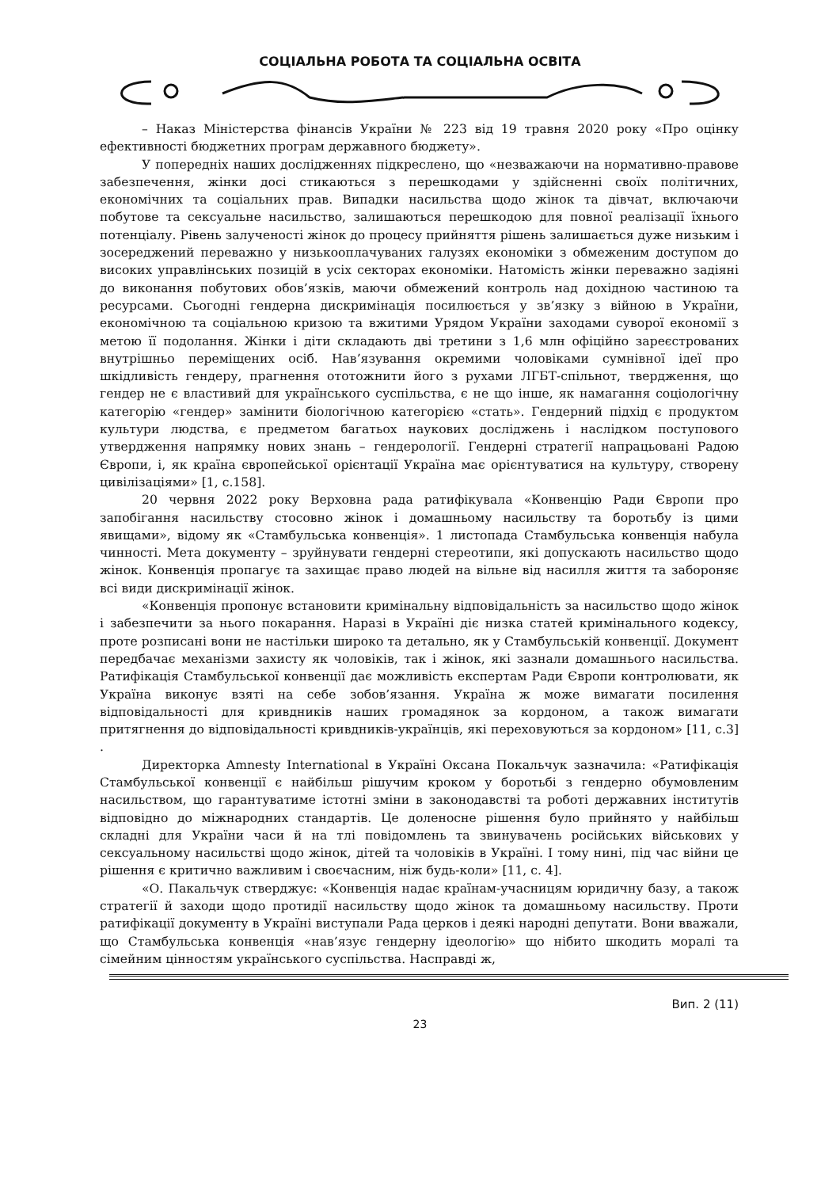СОЦІАЛЬНА РОБОТА ТА СОЦІАЛЬНА ОСВІТА
– Наказ Міністерства фінансів України № 223 від 19 травня 2020 року «Про оцінку ефективності бюджетних програм державного бюджету».
У попередніх наших дослідженнях підкреслено, що «незважаючи на нормативно-правове забезпечення, жінки досі стикаються з перешкодами у здійсненні своїх політичних, економічних та соціальних прав. Випадки насильства щодо жінок та дівчат, включаючи побутове та сексуальне насильство, залишаються перешкодою для повної реалізації їхнього потенціалу. Рівень залученості жінок до процесу прийняття рішень залишається дуже низьким і зосереджений переважно у низькооплачуваних галузях економіки з обмеженим доступом до високих управлінських позицій в усіх секторах економіки. Натомість жінки переважно задіяні до виконання побутових обов’язків, маючи обмежений контроль над дохідною частиною та ресурсами. Сьогодні гендерна дискримінація посилюється у зв’язку з війною в України, економічною та соціальною кризою та вжитими Урядом України заходами суворої економії з метою її подолання. Жінки і діти складають дві третини з 1,6 млн офіційно зареєстрованих внутрішньо переміщених осіб. Нав’язування окремими чоловіками сумнівної ідеї про шкідливість гендеру, прагнення ототожнити його з рухами ЛГБТ-спільнот, твердження, що гендер не є властивий для українського суспільства, є не що інше, як намагання соціологічну категорію «гендер» замінити біологічною категорією «стать». Гендерний підхід є продуктом культури людства, є предметом багатьох наукових досліджень і наслідком поступового утвердження напрямку нових знань – гендерології. Гендерні стратегії напрацьовані Радою Європи, і, як країна європейської орієнтації Україна має орієнтуватися на культуру, створену цивілізаціями» [1, с.158].
20 червня 2022 року Верховна рада ратифікувала «Конвенцію Ради Європи про запобігання насильству стосовно жінок і домашньому насильству та боротьбу із цими явищами», відому як «Стамбульська конвенція». 1 листопада Стамбульська конвенція набула чинності. Мета документу – зруйнувати гендерні стереотипи, які допускають насильство щодо жінок. Конвенція пропагує та захищає право людей на вільне від насилля життя та забороняє всі види дискримінації жінок.
«Конвенція пропонує встановити кримінальну відповідальність за насильство щодо жінок і забезпечити за нього покарання. Наразі в Україні діє низка статей кримінального кодексу, проте розписані вони не настільки широко та детально, як у Стамбульській конвенції. Документ передбачає механізми захисту як чоловіків, так і жінок, які зазнали домашнього насильства. Ратифікація Стамбульської конвенції дає можливість експертам Ради Європи контролювати, як Україна виконує взяті на себе зобов’язання. Україна ж може вимагати посилення відповідальності для кривдників наших громадянок за кордоном, а також вимагати притягнення до відповідальності кривдників-українців, які переховуються за кордоном» [11, с.3] .
Директорка Amnesty International в Україні Оксана Покальчук зазначила: «Ратифікація Стамбульської конвенції є найбільш рішучим кроком у боротьбі з гендерно обумовленим насильством, що гарантуватиме істотні зміни в законодавстві та роботі державних інститутів відповідно до міжнародних стандартів. Це доленосне рішення було прийнято у найбільш складні для України часи й на тлі повідомлень та звинувачень російських військових у сексуальному насильстві щодо жінок, дітей та чоловіків в Україні. І тому нині, під час війни це рішення є критично важливим і своєчасним, ніж будь-коли» [11, с. 4].
«О. Пакальчук стверджує: «Конвенція надає країнам-учасницям юридичну базу, а також стратегії й заходи щодо протидії насильству щодо жінок та домашньому насильству. Проти ратифікації документу в Україні виступали Рада церков і деякі народні депутати. Вони вважали, що Стамбульська конвенція «нав’язує гендерну ідеологію» що нібито шкодить моралі та сімейним цінностям українського суспільства. Насправді ж,
Вип. 2 (11)
23